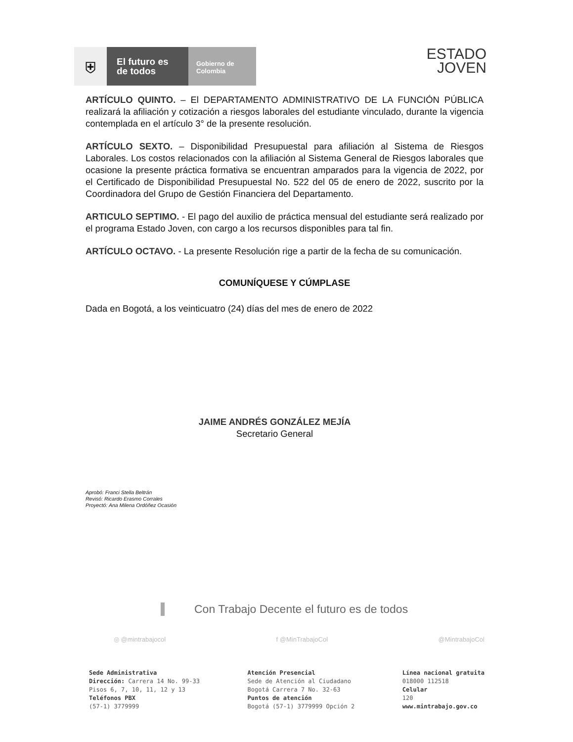⛨
El futuro es de todos
Gobierno de Colombia
ESTADO
JOVEN
ARTÍCULO QUINTO. – El DEPARTAMENTO ADMINISTRATIVO DE LA FUNCIÓN PÚBLICA realizará la afiliación y cotización a riesgos laborales del estudiante vinculado, durante la vigencia contemplada en el artículo 3° de la presente resolución.
ARTÍCULO SEXTO. – Disponibilidad Presupuestal para afiliación al Sistema de Riesgos Laborales. Los costos relacionados con la afiliación al Sistema General de Riesgos laborales que ocasione la presente práctica formativa se encuentran amparados para la vigencia de 2022, por el Certificado de Disponibilidad Presupuestal No. 522 del 05 de enero de 2022, suscrito por la Coordinadora del Grupo de Gestión Financiera del Departamento.
ARTICULO SEPTIMO. - El pago del auxilio de práctica mensual del estudiante será realizado por el programa Estado Joven, con cargo a los recursos disponibles para tal fin.
ARTÍCULO OCTAVO. - La presente Resolución rige a partir de la fecha de su comunicación.
COMUNÍQUESE Y CÚMPLASE
Dada en Bogotá, a los veinticuatro (24) días del mes de enero de 2022
JAIME ANDRÉS GONZÁLEZ MEJÍA
Secretario General
Aprobó: Franci Stella Beltrán
Revisó: Ricardo Erasmo Corrales
Proyectó: Ana Milena Ordóñez Ocasión
Con Trabajo Decente el futuro es de todos
◎ @mintrabajocol f @MinTrabajoCol @MintrabajoCol
Sede Administrativa
Dirección: Carrera 14 No. 99-33
Pisos 6, 7, 10, 11, 12 y 13
Teléfonos PBX
(57-1) 3779999
Atención Presencial
Sede de Atención al Ciudadano
Bogotá Carrera 7 No. 32-63
Puntos de atención
Bogotá (57-1) 3779999 Opción 2
Línea nacional gratuita
018000 112518
Celular
120
www.mintrabajo.gov.co